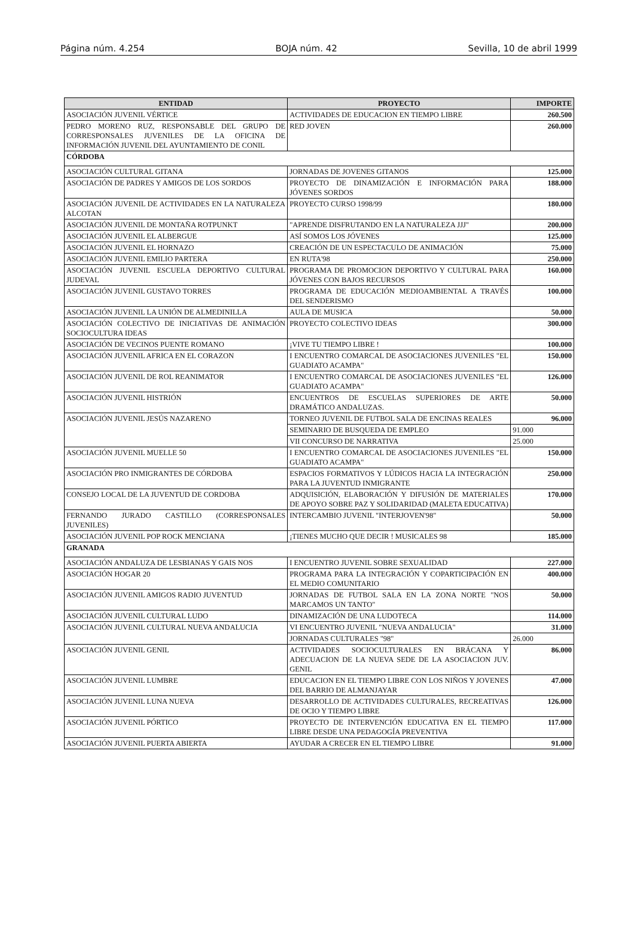Página núm. 4.254 BOJA núm. 42 Sevilla, 10 de abril 1999
| ENTIDAD | PROYECTO | IMPORTE |
| --- | --- | --- |
| ASOCIACIÓN JUVENIL VÉRTICE | ACTIVIDADES DE EDUCACION EN TIEMPO LIBRE | 260.500 |
| PEDRO MORENO RUZ, RESPONSABLE DEL GRUPO DE CORRESPONSALES JUVENILES DE LA OFICINA DE INFORMACIÓN JUVENIL DEL AYUNTAMIENTO DE CONIL | RED JOVEN | 260.000 |
| CÓRDOBA | | |
| ASOCIACIÓN CULTURAL GITANA | JORNADAS DE JOVENES GITANOS | 125.000 |
| ASOCIACIÓN DE PADRES Y AMIGOS DE LOS SORDOS | PROYECTO DE DINAMIZACIÓN E INFORMACIÓN PARA JÓVENES SORDOS | 188.000 |
| ASOCIACIÓN JUVENIL DE ACTIVIDADES EN LA NATURALEZA ALCOTAN | PROYECTO CURSO 1998/99 | 180.000 |
| ASOCIACIÓN JUVENIL DE MONTAÑA ROTPUNKT | "APRENDE DISFRUTANDO EN LA NATURALEZA JJJ" | 200.000 |
| ASOCIACIÓN JUVENIL EL ALBERGUE | ASÍ SOMOS LOS JÓVENES | 125.000 |
| ASOCIACIÓN JUVENIL EL HORNAZO | CREACIÓN DE UN ESPECTACULO DE ANIMACIÓN | 75.000 |
| ASOCIACIÓN JUVENIL EMILIO PARTERA | EN RUTA'98 | 250.000 |
| ASOCIACIÓN JUVENIL ESCUELA DEPORTIVO CULTURAL JUDEVAL | PROGRAMA DE PROMOCION DEPORTIVO Y CULTURAL PARA JÓVENES CON BAJOS RECURSOS | 160.000 |
| ASOCIACIÓN JUVENIL GUSTAVO TORRES | PROGRAMA DE EDUCACIÓN MEDIOAMBIENTAL A TRAVÉS DEL SENDERISMO | 100.000 |
| ASOCIACIÓN JUVENIL LA UNIÓN DE ALMEDINILLA | AULA DE MUSICA | 50.000 |
| ASOCIACIÓN COLECTIVO DE INICIATIVAS DE ANIMACIÓN SOCIOCULTURA IDEAS | PROYECTO COLECTIVO IDEAS | 300.000 |
| ASOCIACIÓN DE VECINOS PUENTE ROMANO | ¡VIVE TU TIEMPO LIBRE ! | 100.000 |
| ASOCIACIÓN JUVENIL AFRICA EN EL CORAZON | I ENCUENTRO COMARCAL DE ASOCIACIONES JUVENILES "EL GUADIATO ACAMPA" | 150.000 |
| ASOCIACIÓN JUVENIL DE ROL REANIMATOR | I ENCUENTRO COMARCAL DE ASOCIACIONES JUVENILES "EL GUADIATO ACAMPA" | 126.000 |
| ASOCIACIÓN JUVENIL HISTRIÓN | ENCUENTROS DE ESCUELAS SUPERIORES DE ARTE DRAMÁTICO ANDALUZAS. | 50.000 |
| ASOCIACIÓN JUVENIL JESÚS NAZARENO | TORNEO JUVENIL DE FUTBOL SALA DE ENCINAS REALES | 96.000 |
| | SEMINARIO DE BUSQUEDA DE EMPLEO | 91.000 |
| | VII CONCURSO DE NARRATIVA | 25.000 |
| ASOCIACIÓN JUVENIL MUELLE 50 | I ENCUENTRO COMARCAL DE ASOCIACIONES JUVENILES "EL GUADIATO ACAMPA" | 150.000 |
| ASOCIACIÓN PRO INMIGRANTES DE CÓRDOBA | ESPACIOS FORMATIVOS Y LÚDICOS HACIA LA INTEGRACIÓN PARA LA JUVENTUD INMIGRANTE | 250.000 |
| CONSEJO LOCAL DE LA JUVENTUD DE CORDOBA | ADQUISICIÓN, ELABORACIÓN Y DIFUSIÓN DE MATERIALES DE APOYO SOBRE PAZ Y SOLIDARIDAD (MALETA EDUCATIVA) | 170.000 |
| FERNANDO JURADO CASTILLO (CORRESPONSALES JUVENILES) | INTERCAMBIO JUVENIL "INTERJOVEN'98" | 50.000 |
| ASOCIACIÓN JUVENIL POP ROCK MENCIANA | ¡TIENES MUCHO QUE DECIR ! MUSICALES 98 | 185.000 |
| GRANADA | | |
| ASOCIACIÓN ANDALUZA DE LESBIANAS Y GAIS NOS | I ENCUENTRO JUVENIL SOBRE SEXUALIDAD | 227.000 |
| ASOCIACIÓN HOGAR 20 | PROGRAMA PARA LA INTEGRACIÓN Y COPARTICIPACIÓN EN EL MEDIO COMUNITARIO | 400.000 |
| ASOCIACIÓN JUVENIL AMIGOS RADIO JUVENTUD | JORNADAS DE FUTBOL SALA EN LA ZONA NORTE "NOS MARCAMOS UN TANTO" | 50.000 |
| ASOCIACIÓN JUVENIL CULTURAL LUDO | DINAMIZACIÓN DE UNA LUDOTECA | 114.000 |
| ASOCIACIÓN JUVENIL CULTURAL NUEVA ANDALUCIA | VI ENCUENTRO JUVENIL "NUEVA ANDALUCIA" | 31.000 |
| | JORNADAS CULTURALES "98" | 26.000 |
| ASOCIACIÓN JUVENIL GENIL | ACTIVIDADES SOCIOCULTURALES EN BRÁCANA Y ADECUACION DE LA NUEVA SEDE DE LA ASOCIACION JUV. GENIL | 86.000 |
| ASOCIACIÓN JUVENIL LUMBRE | EDUCACION EN EL TIEMPO LIBRE CON LOS NIÑOS Y JOVENES DEL BARRIO DE ALMANJAYAR | 47.000 |
| ASOCIACIÓN JUVENIL LUNA NUEVA | DESARROLLO DE ACTIVIDADES CULTURALES, RECREATIVAS DE OCIO Y TIEMPO LIBRE | 126.000 |
| ASOCIACIÓN JUVENIL PÓRTICO | PROYECTO DE INTERVENCIÓN EDUCATIVA EN EL TIEMPO LIBRE DESDE UNA PEDAGOGÍA PREVENTIVA | 117.000 |
| ASOCIACIÓN JUVENIL PUERTA ABIERTA | AYUDAR A CRECER EN EL TIEMPO LIBRE | 91.000 |